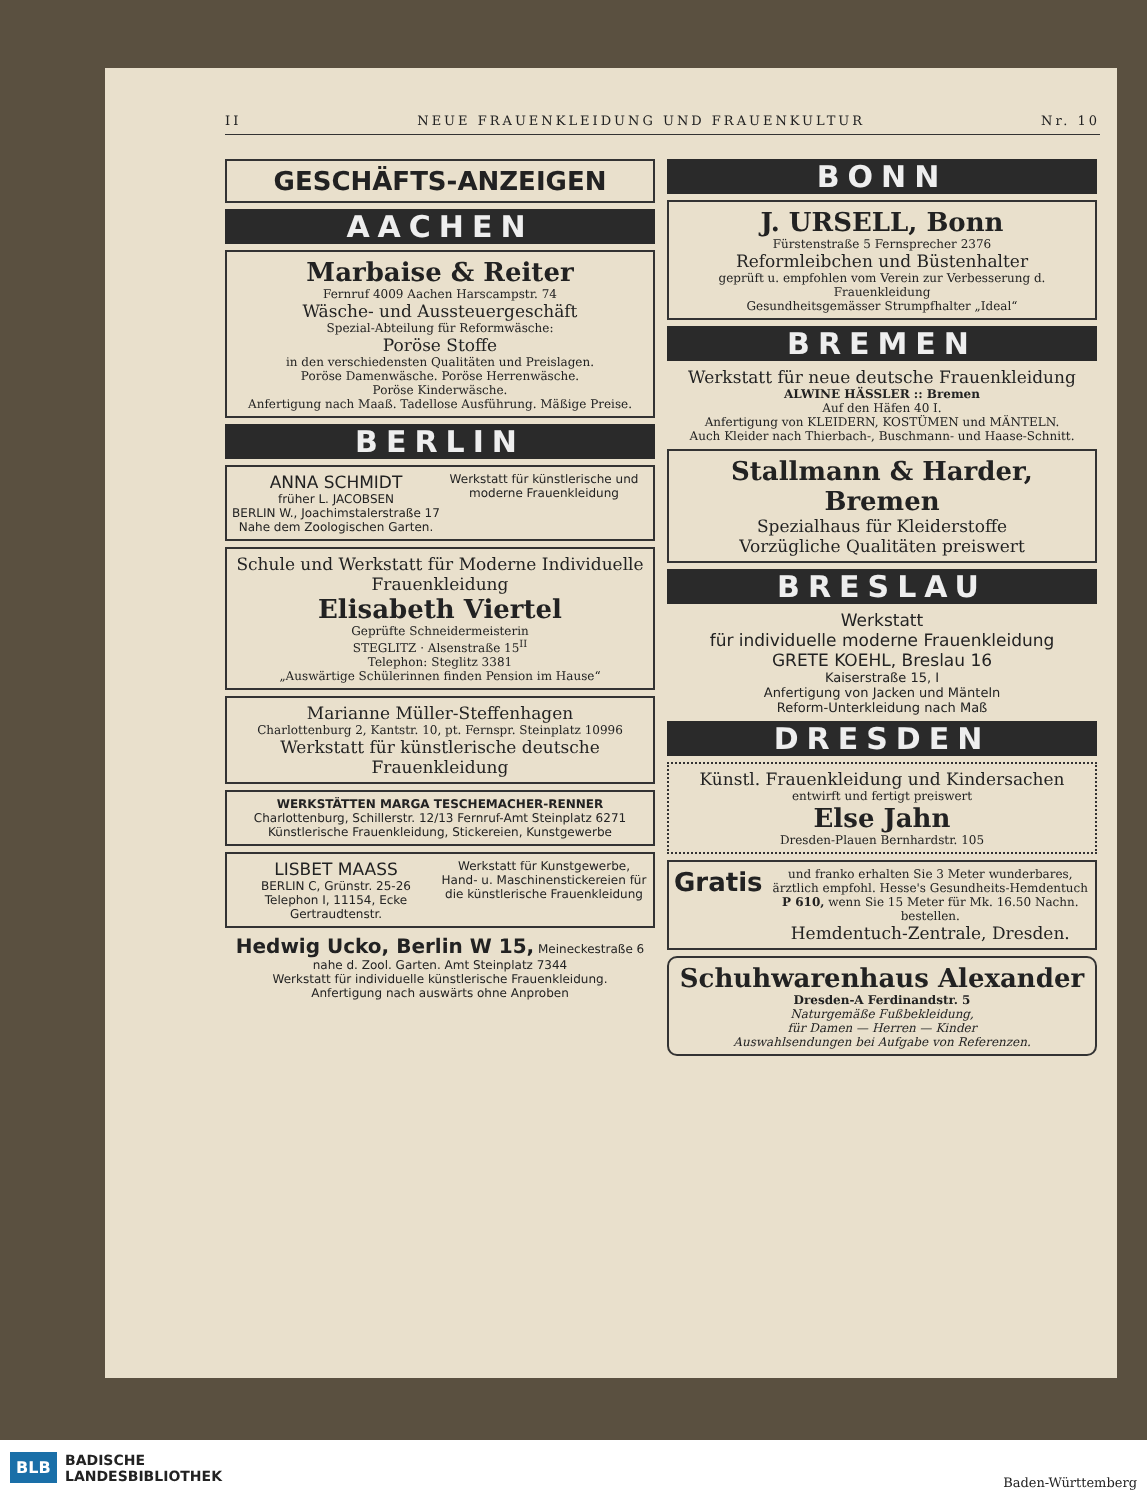II NEUE FRAUENKLEIDUNG UND FRAUENKULTUR Nr. 10
GESCHÄFTS-ANZEIGEN
AACHEN
Marbaise & Reiter
Fernruf 4009 Aachen Harscampstr. 74
Wäsche- und Aussteuergeschäft
Spezial-Abteilung für Reformwäsche:
Poröse Stoffe
in den verschiedensten Qualitäten und Preislagen.
Poröse Damenwäsche. Poröse Herrenwäsche.
Poröse Kinderwäsche.
Anfertigung nach Maaß. Tadellose Ausführung. Mäßige Preise.
BERLIN
ANNA SCHMIDT
früher L. JACOBSEN
BERLIN W., Joachimstalerstraße 17
Nahe dem Zoologischen Garten.
Werkstatt für künstlerische und moderne Frauenkleidung
Schule und Werkstatt für Moderne Individuelle Frauenkleidung
Elisabeth Viertel
Geprüfte Schneidermeisterin
STEGLITZ · Alsenstraße 15<sup>II</sup>
Telephon: Steglitz 3381
„Auswärtige Schülerinnen finden Pension im Hause“
Marianne Müller-Steffenhagen
Charlottenburg 2, Kantstr. 10, pt. Fernspr. Steinplatz 10996
Werkstatt für künstlerische deutsche Frauenkleidung
WERKSTÄTTEN MARGA TESCHEMACHER-RENNER
Charlottenburg, Schillerstr. 12/13 Fernruf-Amt Steinplatz 6271
Künstlerische Frauenkleidung, Stickereien, Kunstgewerbe
LISBET MAASS
BERLIN C, Grünstr. 25-26
Telephon I, 11154, Ecke Gertraudtenstr.
Werkstatt für Kunstgewerbe, Hand- u. Maschinenstickereien für die künstlerische Frauenkleidung
Hedwig Ucko, Berlin W 15, Meineckestraße 6 nahe d. Zool. Garten. Amt Steinplatz 7344
Werkstatt für individuelle künstlerische Frauenkleidung.
Anfertigung nach auswärts ohne Anproben
BONN
J. URSELL, Bonn
Fürstenstraße 5 Fernsprecher 2376
Reformleibchen und Büstenhalter
geprüft u. empfohlen vom Verein zur Verbesserung d. Frauenkleidung
Gesundheitsgemässer Strumpfhalter „Ideal“
BREMEN
Werkstatt für neue deutsche Frauenkleidung
ALWINE HÄSSLER :: Bremen
Auf den Häfen 40 I.
Anfertigung von KLEIDERN, KOSTÜMEN und MÄNTELN.
Auch Kleider nach Thierbach-, Buschmann- und Haase-Schnitt.
Stallmann & Harder, Bremen
Spezialhaus für Kleiderstoffe
Vorzügliche Qualitäten preiswert
BRESLAU
Werkstatt
für individuelle moderne Frauenkleidung
GRETE KOEHL, Breslau 16
Kaiserstraße 15, I
Anfertigung von Jacken und Mänteln
Reform-Unterkleidung nach Maß
DRESDEN
Künstl. Frauenkleidung und Kindersachen
entwirft und fertigt preiswert
Else Jahn
Dresden-Plauen Bernhardstr. 105
Gratis
und franko erhalten Sie 3 Meter wunderbares, ärztlich empfohl. Hesse's Gesundheits-Hemdentuch P 610, wenn Sie 15 Meter für Mk. 16.50 Nachn. bestellen.
Hemdentuch-Zentrale, Dresden.
Schuhwarenhaus Alexander
Dresden-A Ferdinandstr. 5
Naturgemäße Fußbekleidung,
für Damen — Herren — Kinder
Auswahlsendungen bei Aufgabe von Referenzen.
BLB
BADISCHE
LANDESBIBLIOTHEK
Baden-Württemberg